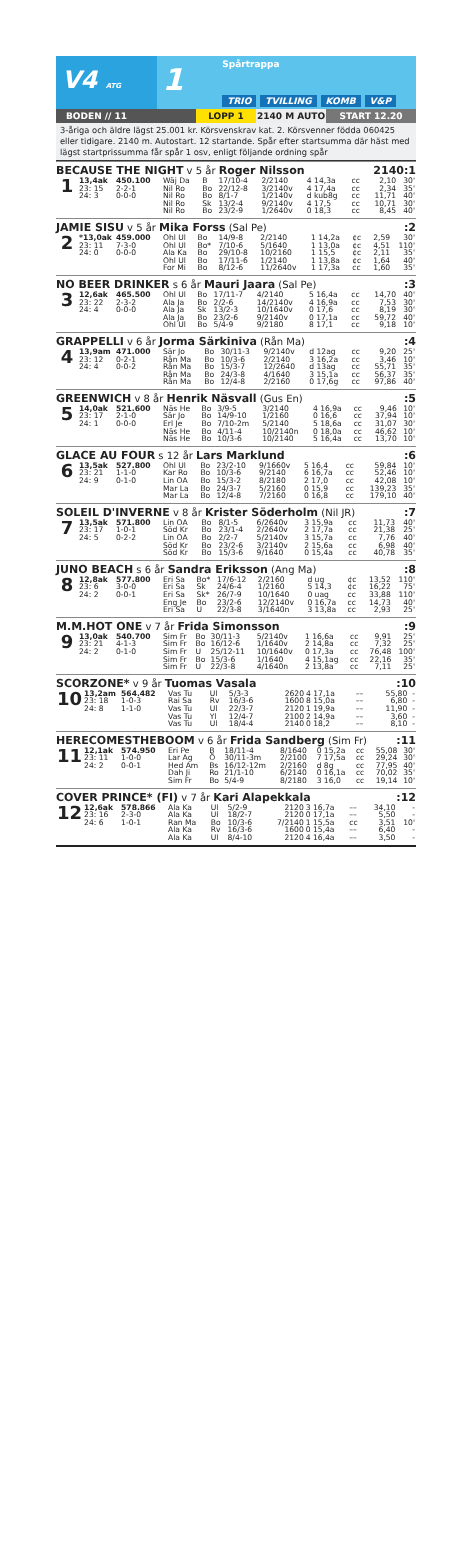V4 ATG
1
Spårtrappa
TRIO TVILLING KOMB V&P
BODEN // 11 LOPP 1 2140 M AUTO START 12.20
3-åriga och äldre lägst 25.001 kr. Körsvenskrav kat. 2. Körsvenner födda 060425 eller tidigare. 2140 m. Autostart. 12 startande. Spår efter startsumma där häst med lägst startprissumma får spår 1 osv, enligt följande ordning spår
BECAUSE THE NIGHT v 5 år Roger Nilsson 2140:1
| 1 | 13,4ak | 450.100 | Wäj Da | B | 17/10-4 | 2/2140 | 4 14,3a | cc | 2,10 | 30' |
| | 23: 15 | 2-2-1 | Nil Ro | Bo | 22/12-8 | 3/2140v | 4 17,4a | cc | 2,34 | 35' |
| | 24: 3 | 0-0-0 | Nil Ro | Bo | 8/1-7 | 1/2140v | d kub8g | cc | 11,71 | 40' |
| | | | Nil Ro | Sk | 13/2-4 | 9/2140v | 4 17,5 | cc | 10,71 | 30' |
| | | | Nil Ro | Bo | 23/2-9 | 1/2640v | 0 18,3 | cc | 8,45 | 40' |
JAMIE SISU v 5 år Mika Forss (Sal Pe):2
| 2 | *13,0ak | 459.000 | Ohl Ul | Bo | 14/9-8 | 2/2140 | 1 14,2a | ¢c | 2,59 | 30' |
| | 23: 11 | 7-3-0 | Ohl Ul | Bo* | 7/10-6 | 5/1640 | 1 13,0a | ¢c | 4,51 | 110' |
| | 24: 0 | 0-0-0 | Ala Ka | Bo | 29/10-8 | 10/2160 | 1 15,5 | ¢c | 2,11 | 35' |
| | | | Ohl Ul | Bo | 17/11-6 | 1/2140 | 1 13,8a | ¢c | 1,64 | 40' |
| | | | For Mi | Bo | 8/12-6 | 11/2640v | 1 17,3a | cc | 1,60 | 35' |
NO BEER DRINKER s 6 år Mauri Jaara (Sal Pe):3
| 3 | 12,6ak | 465.500 | Ohl Ul | Bo | 17/11-7 | 4/2140 | 5 16,4a | cc | 14,70 | 40' |
| | 23: 22 | 2-3-2 | Ala Ja | Bo | 2/2-6 | 14/2140v | 4 16,9a | cc | 7,53 | 30' |
| | 24: 4 | 0-0-0 | Ala Ja | Sk | 13/2-3 | 10/1640v | 0 17,6 | cc | 8,19 | 30' |
| | | | Ala Ja | Bo | 23/2-6 | 9/2140v | 0 17,1a | cc | 59,72 | 40' |
| | | | Ohl Ul | Bo | 5/4-9 | 9/2180 | 8 17,1 | cc | 9,18 | 10' |
GRAPPELLI v 6 år Jorma Särkiniva (Rån Ma):4
| 4 | 13,9am | 471.000 | Sär Jo | Bo | 30/11-3 | 9/2140v | d 12ag | cc | 9,20 | 25' |
| | 23: 12 | 0-2-1 | Rån Ma | Bo | 10/3-6 | 2/2140 | 3 16,2a | cc | 3,46 | 10' |
| | 24: 4 | 0-0-2 | Rån Ma | Bo | 15/3-7 | 12/2640 | d 13ag | cc | 55,71 | 35' |
| | | | Rån Ma | Bo | 24/3-8 | 4/1640 | 3 15,1a | cc | 56,37 | 35' |
| | | | Rån Ma | Bo | 12/4-8 | 2/2160 | 0 17,6g | cc | 97,86 | 40' |
GREENWICH v 8 år Henrik Näsvall (Gus En):5
| 5 | 14,0ak | 521.600 | Näs He | Bo | 3/9-5 | 3/2140 | 4 16,9a | cc | 9,46 | 10' |
| | 23: 17 | 2-1-0 | Sär Jo | Bo | 14/9-10 | 1/2160 | 0 16,6 | cc | 37,94 | 10' |
| | 24: 1 | 0-0-0 | Erl Je | Bo | 7/10-2m | 5/2140 | 5 18,6a | cc | 31,07 | 30' |
| | | | Näs He | Bo | 4/11-4 | 10/2140n | 0 18,0a | cc | 46,62 | 10' |
| | | | Näs He | Bo | 10/3-6 | 10/2140 | 5 16,4a | cc | 13,70 | 10' |
GLACE AU FOUR s 12 år Lars Marklund:6
| 6 | 13,5ak | 527.800 | Ohl Ul | Bo | 23/2-10 | 9/1660v | 5 16,4 | cc | 59,84 | 10' |
| | 23: 21 | 1-1-0 | Kar Ro | Bo | 10/3-6 | 9/2140 | 6 16,7a | cc | 52,46 | 10' |
| | 24: 9 | 0-1-0 | Lin OA | Bo | 15/3-2 | 8/2180 | 2 17,0 | cc | 42,08 | 10' |
| | | | Mar La | Bo | 24/3-7 | 5/2160 | 0 15,9 | cc | 139,23 | 35' |
| | | | Mar La | Bo | 12/4-8 | 7/2160 | 0 16,8 | cc | 179,10 | 40' |
SOLEIL D'INVERNE v 8 år Krister Söderholm (Nil JR):7
| 7 | 13,5ak | 571.800 | Lin OA | Bo | 8/1-5 | 6/2640v | 3 15,9a | cc | 11,73 | 40' |
| | 23: 17 | 1-0-1 | Söd Kr | Bo | 23/1-4 | 2/2640v | 2 17,7a | cc | 21,38 | 25' |
| | 24: 5 | 0-2-2 | Lin OA | Bo | 2/2-7 | 5/2140v | 3 15,7a | cc | 7,76 | 40' |
| | | | Söd Kr | Bo | 23/2-6 | 3/2140v | 2 15,6a | cc | 6,98 | 40' |
| | | | Söd Kr | Bo | 15/3-6 | 9/1640 | 0 15,4a | cc | 40,78 | 35' |
JUNO BEACH s 6 år Sandra Eriksson (Ang Ma):8
| 8 | 12,8ak | 577.800 | Eri Sa | Bo* | 17/6-12 | 2/2160 | d ug | ¢c | 13,52 | 110' |
| | 23: 6 | 3-0-0 | Eri Sa | Sk | 24/6-4 | 1/2160 | 5 14,3 | ¢c | 16,22 | 75' |
| | 24: 2 | 0-0-1 | Eri Sa | Sk* | 26/7-9 | 10/1640 | 0 uag | cc | 33,88 | 110' |
| | | | Eng Je | Bo | 23/2-6 | 12/2140v | 0 16,7a | cc | 14,73 | 40' |
| | | | Eri Sa | U | 22/3-8 | 3/1640n | 3 13,8a | cc | 2,93 | 25' |
M.M.HOT ONE v 7 år Frida Simonsson:9
| 9 | 13,0ak | 540.700 | Sim Fr | Bo | 30/11-3 | 5/2140v | 1 16,6a | cc | 9,91 | 25' |
| | 23: 21 | 4-1-3 | Sim Fr | Bo | 16/12-6 | 1/1640v | 2 14,8a | cc | 7,32 | 25' |
| | 24: 2 | 0-1-0 | Sim Fr | U | 25/12-11 | 10/1640v | 0 17,3a | cc | 76,48 | 100' |
| | | | Sim Fr | Bo | 15/3-6 | 1/1640 | 4 15,1ag | cc | 22,16 | 35' |
| | | | Sim Fr | U | 22/3-8 | 4/1640n | 2 13,8a | cc | 7,11 | 25' |
SCORZONE* v 9 år Tuomas Vasala:10
| 10 | 13,2am | 564.482 | Vas Tu | Ul | 5/3-3 | 2620 | 4 17,1a | –– | 55,80 | - |
| | 23: 18 | 1-0-3 | Rai Sa | Rv | 16/3-6 | 1600 | 8 15,0a | –– | 6,80 | - |
| | 24: 8 | 1-1-0 | Vas Tu | Ul | 22/3-7 | 2120 | 1 19,9a | –– | 11,90 | - |
| | | | Vas Tu | Yl | 12/4-7 | 2100 | 2 14,9a | –– | 3,60 | - |
| | | | Vas Tu | Ul | 18/4-4 | 2140 | 0 18,2 | –– | 8,10 | - |
HERECOMESTHEBOOM v 6 år Frida Sandberg (Sim Fr):11
| 11 | 12,1ak | 574.950 | Eri Pe | B | 18/11-4 | 8/1640 | 0 15,2a | cc | 55,08 | 30' |
| | 23: 11 | 1-0-0 | Lar Ag | Ö | 30/11-3m | 2/2100 | 7 17,5a | cc | 29,24 | 30' |
| | 24: 2 | 0-0-1 | Hed Am | Bs | 16/12-12m | 2/2160 | d 8g | cc | 77,95 | 40' |
| | | | Dah Ji | Ro | 21/1-10 | 6/2140 | 0 16,1a | cc | 70,02 | 35' |
| | | | Sim Fr | Bo | 5/4-9 | 8/2180 | 3 16,0 | cc | 19,14 | 10' |
COVER PRINCE* (FI) v 7 år Kari Alapekkala:12
| 12 | 12,6ak | 578.866 | Ala Ka | Ul | 5/2-9 | 2120 | 3 16,7a | –– | 34,10 | - |
| | 23: 16 | 2-3-0 | Ala Ka | Ul | 18/2-7 | 2120 | 0 17,1a | –– | 5,50 | - |
| | 24: 6 | 1-0-1 | Ran Ma | Bo | 10/3-6 | 7/2140 | 1 15,5a | cc | 3,51 | 10' |
| | | | Ala Ka | Rv | 16/3-6 | 1600 | 0 15,4a | –– | 6,40 | - |
| | | | Ala Ka | Ul | 8/4-10 | 2120 | 4 16,4a | –– | 3,50 | - |